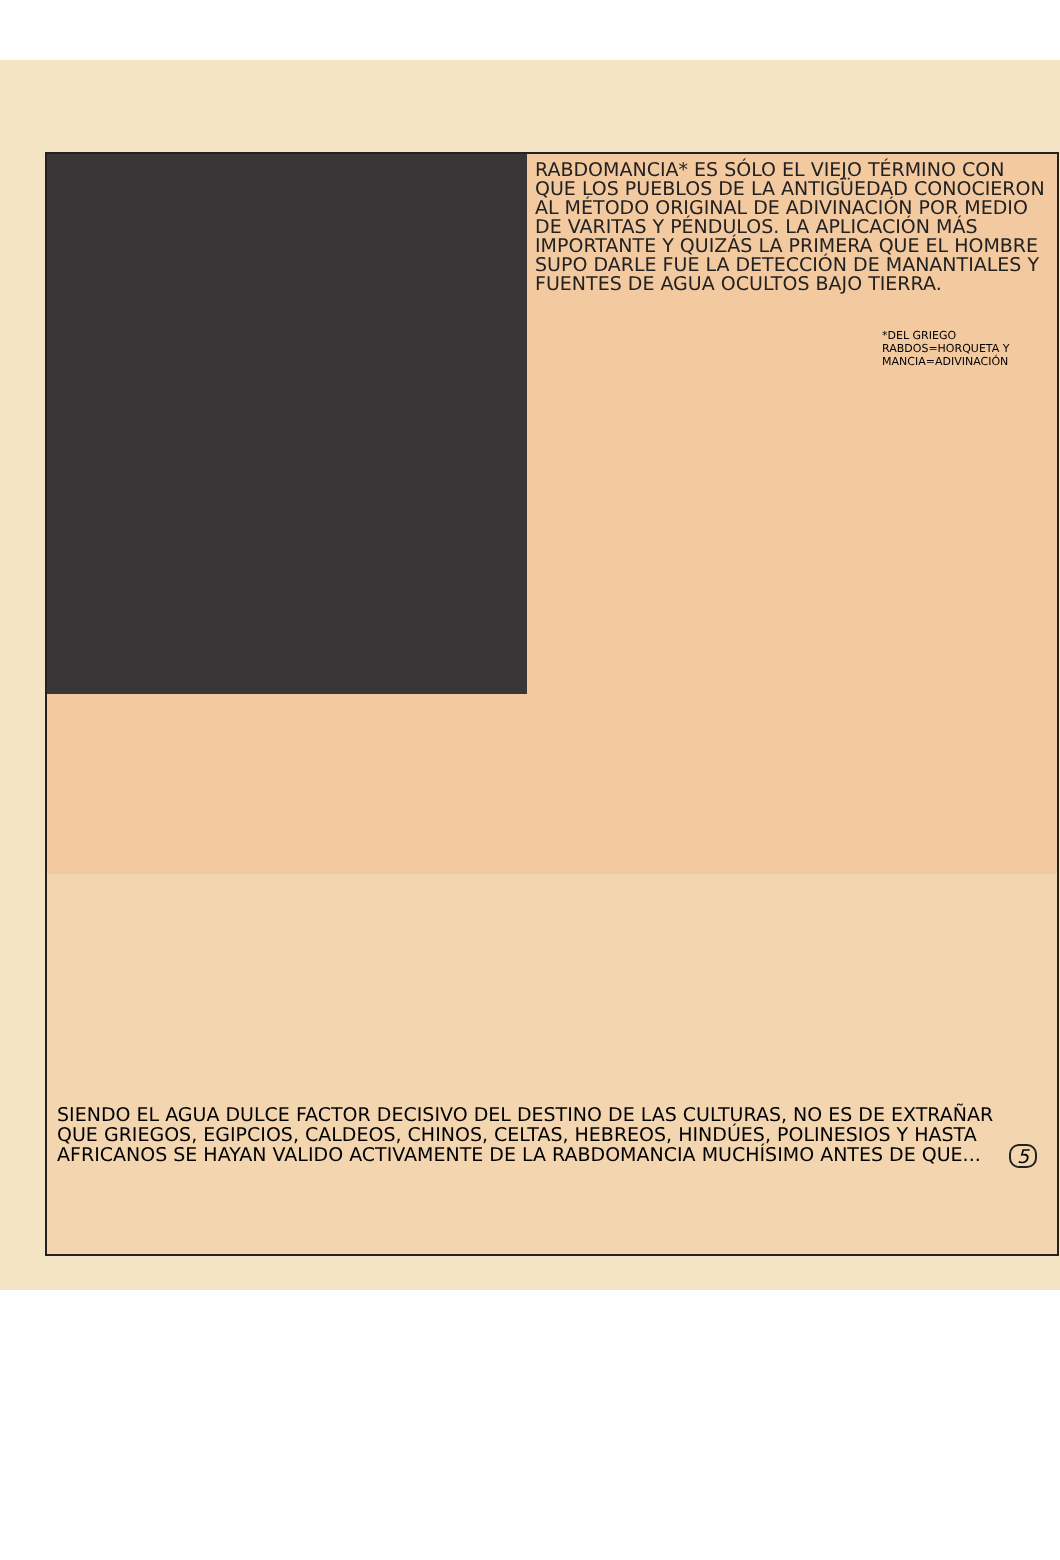RABDOMANCIA* ES SÓLO EL VIEJO TÉRMINO CON QUE LOS PUEBLOS DE LA ANTIGÜEDAD CONOCIERON AL MÉTODO ORIGINAL DE ADIVINACIÓN POR MEDIO DE VARITAS Y PÉNDULOS. LA APLICACIÓN MÁS IMPORTANTE Y QUIZÁS LA PRIMERA QUE EL HOMBRE SUPO DARLE FUE LA DETECCIÓN DE MANANTIALES Y FUENTES DE AGUA OCULTOS BAJO TIERRA.
*DEL GRIEGO RABDOS=HORQUETA Y MANCIA=ADIVINACIÓN
SIENDO EL AGUA DULCE FACTOR DECISIVO DEL DESTINO DE LAS CULTURAS, NO ES DE EXTRAÑAR QUE GRIEGOS, EGIPCIOS, CALDEOS, CHINOS, CELTAS, HEBREOS, HINDÚES, POLINESIOS Y HASTA AFRICANOS SE HAYAN VALIDO ACTIVAMENTE DE LA RABDOMANCIA MUCHÍSIMO ANTES DE QUE... 5